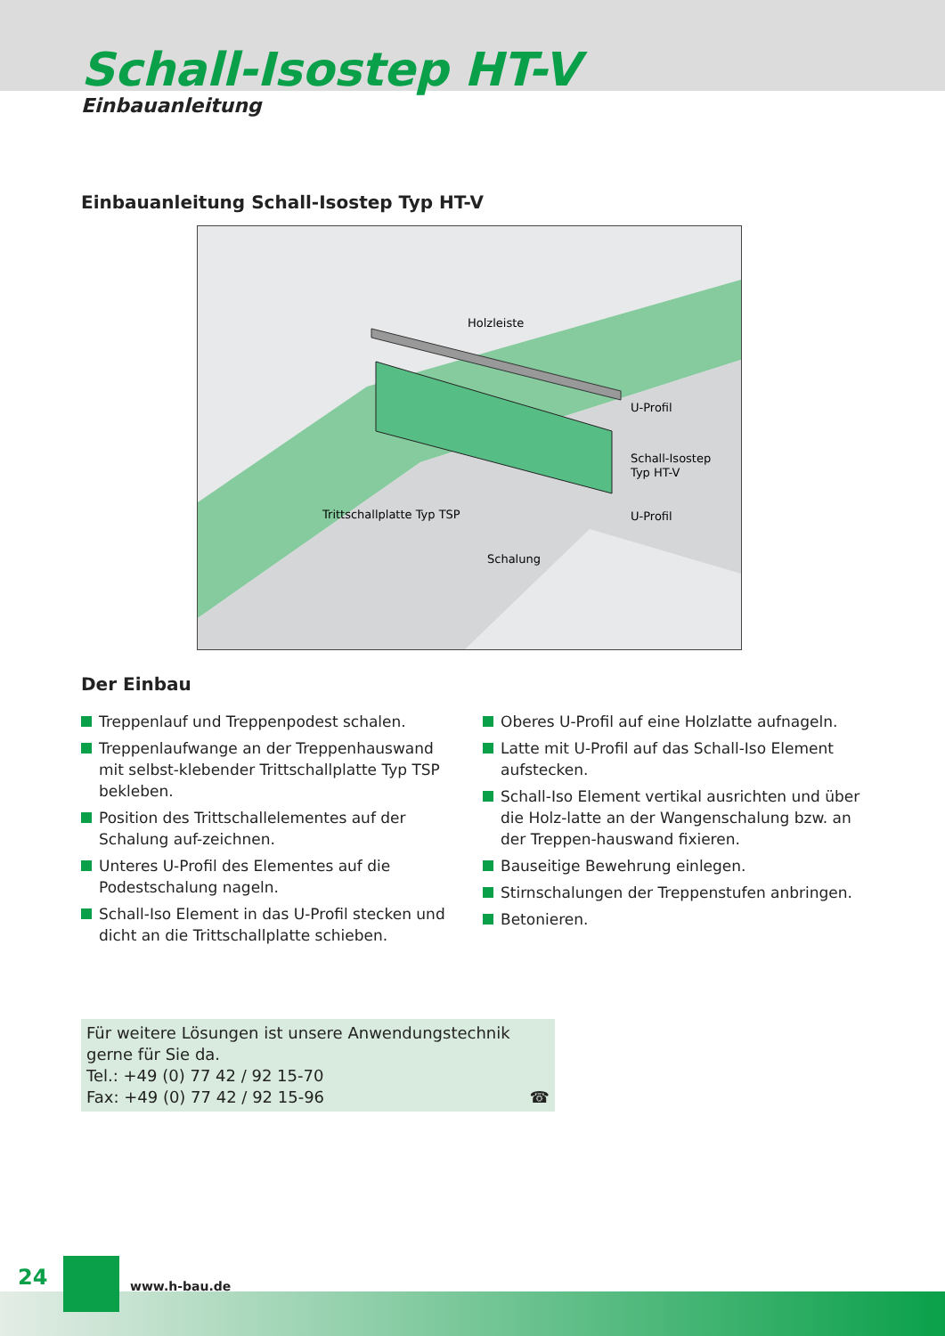Schall-Isostep HT-V
Einbauanleitung
Einbauanleitung Schall-Isostep Typ HT-V
Holzleiste
U-Profil
Schall-Isostep
Typ HT-V
U-Profil
Trittschallplatte Typ TSP
Schalung
Der Einbau
Treppenlauf und Treppenpodest schalen.
Treppenlaufwange an der Treppenhauswand mit selbst-klebender Trittschallplatte Typ TSP bekleben.
Position des Trittschallelementes auf der Schalung auf-zeichnen.
Unteres U-Profil des Elementes auf die Podestschalung nageln.
Schall-Iso Element in das U-Profil stecken und dicht an die Trittschallplatte schieben.
Oberes U-Profil auf eine Holzlatte aufnageln.
Latte mit U-Profil auf das Schall-Iso Element aufstecken.
Schall-Iso Element vertikal ausrichten und über die Holz-latte an der Wangenschalung bzw. an der Treppen-hauswand fixieren.
Bauseitige Bewehrung einlegen.
Stirnschalungen der Treppenstufen anbringen.
Betonieren.
Für weitere Lösungen ist unsere Anwendungstechnik gerne für Sie da.
Tel.: +49 (0) 77 42 / 92 15-70
Fax: +49 (0) 77 42 / 92 15-96 ☎
24 www.h-bau.de